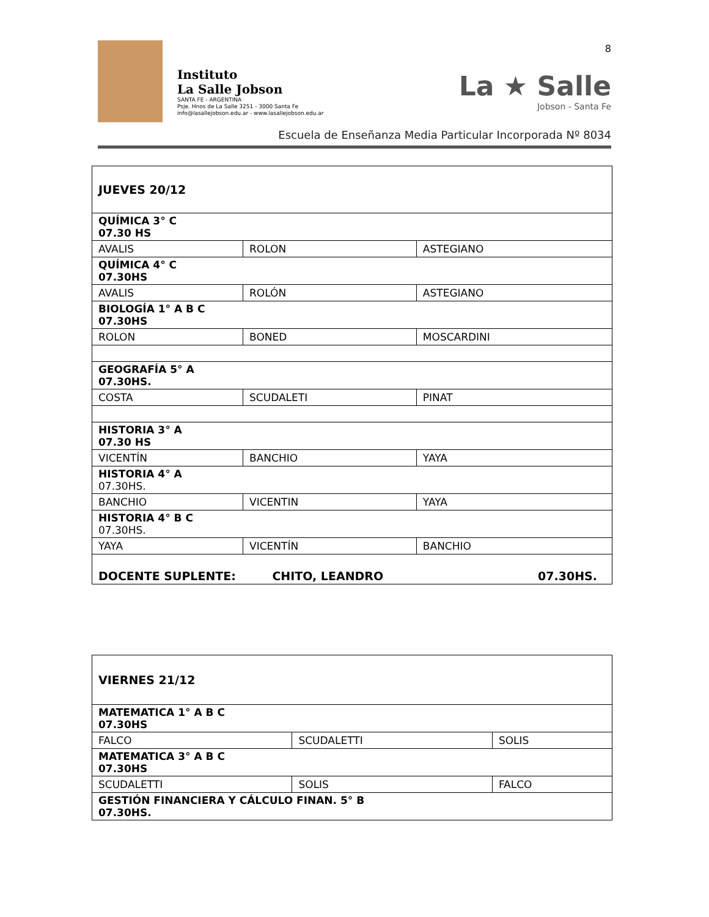Instituto
La Salle Jobson
SANTA FE - ARGENTINA
Psje. Hnos de La Salle 3251 - 3000 Santa Fe
info@lasallejobson.edu.ar - www.lasallejobson.edu.ar
8
La ★ Salle
Jobson - Santa Fe
Escuela de Enseñanza Media Particular Incorporada Nº 8034
| JUEVES 20/12 | | |
| QUÍMICA 3° C 07.30 HS | | |
| AVALIS | ROLON | ASTEGIANO |
| QUÍMICA 4° C 07.30HS | | |
| AVALIS | ROLÓN | ASTEGIANO |
| BIOLOGÍA 1° A B C 07.30HS | | |
| ROLON | BONED | MOSCARDINI |
| GEOGRAFÍA 5° A 07.30HS. | | |
| COSTA | SCUDALETI | PINAT |
| HISTORIA 3° A 07.30 HS | | |
| VICENTÍN | BANCHIO | YAYA |
| HISTORIA 4° A 07.30HS. | | |
| BANCHIO | VICENTIN | YAYA |
| HISTORIA 4° B C 07.30HS. | | |
| YAYA | VICENTÍN | BANCHIO |
| DOCENTE SUPLENTE: CHITO, LEANDRO 07.30HS. | | |
| VIERNES 21/12 | | |
| MATEMATICA 1° A B C 07.30HS | | |
| FALCO | SCUDALETTI | SOLIS |
| MATEMATICA 3° A B C 07.30HS | | |
| SCUDALETTI | SOLIS | FALCO |
| GESTIÓN FINANCIERA Y CÁLCULO FINAN. 5° B 07.30HS. | | |